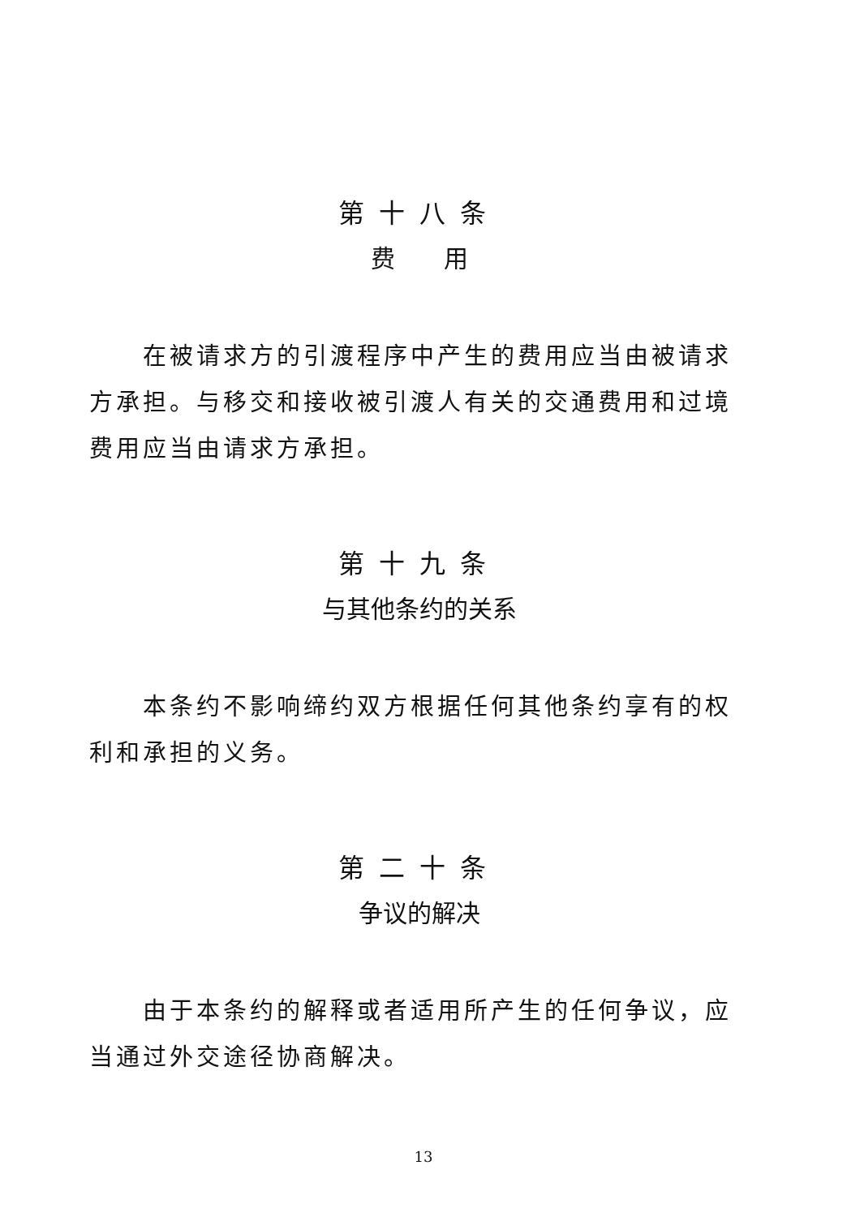第十八条
费　　用
在被请求方的引渡程序中产生的费用应当由被请求方承担。与移交和接收被引渡人有关的交通费用和过境费用应当由请求方承担。
第十九条
与其他条约的关系
本条约不影响缔约双方根据任何其他条约享有的权利和承担的义务。
第二十条
争议的解决
由于本条约的解释或者适用所产生的任何争议，应当通过外交途径协商解决。
13